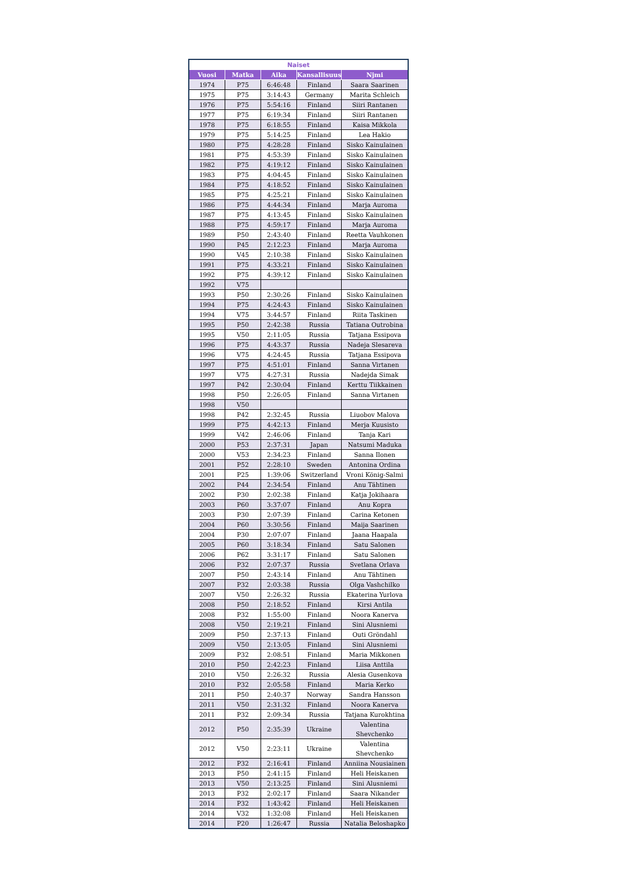| Naiset | | | | |
| --- | --- | --- | --- | --- |
| Vuosi | Matka | Aika | Kansallisuus | Njmi |
| 1974 | P75 | 6:46:48 | Finland | Saara Saarinen |
| 1975 | P75 | 3:14:43 | Germany | Marita Schleich |
| 1976 | P75 | 5:54:16 | Finland | Siiri Rantanen |
| 1977 | P75 | 6:19:34 | Finland | Siiri Rantanen |
| 1978 | P75 | 6:18:55 | Finland | Kaisa Mikkola |
| 1979 | P75 | 5:14:25 | Finland | Lea Hakio |
| 1980 | P75 | 4:28:28 | Finland | Sisko Kainulainen |
| 1981 | P75 | 4:53:39 | Finland | Sisko Kainulainen |
| 1982 | P75 | 4:19:12 | Finland | Sisko Kainulainen |
| 1983 | P75 | 4:04:45 | Finland | Sisko Kainulainen |
| 1984 | P75 | 4:18:52 | Finland | Sisko Kainulainen |
| 1985 | P75 | 4:25:21 | Finland | Sisko Kainulainen |
| 1986 | P75 | 4:44:34 | Finland | Marja Auroma |
| 1987 | P75 | 4:13:45 | Finland | Sisko Kainulainen |
| 1988 | P75 | 4:59:17 | Finland | Marja Auroma |
| 1989 | P50 | 2:43:40 | Finland | Reetta Vauhkonen |
| 1990 | P45 | 2:12:23 | Finland | Marja Auroma |
| 1990 | V45 | 2:10:38 | Finland | Sisko Kainulainen |
| 1991 | P75 | 4:33:21 | Finland | Sisko Kainulainen |
| 1992 | P75 | 4:39:12 | Finland | Sisko Kainulainen |
| 1992 | V75 | | | |
| 1993 | P50 | 2:30:26 | Finland | Sisko Kainulainen |
| 1994 | P75 | 4:24:43 | Finland | Sisko Kainulainen |
| 1994 | V75 | 3:44:57 | Finland | Riita Taskinen |
| 1995 | P50 | 2:42:38 | Russia | Tatiana Outrobina |
| 1995 | V50 | 2:11:05 | Russia | Tatjana Essipova |
| 1996 | P75 | 4:43:37 | Russia | Nadeja Slesareva |
| 1996 | V75 | 4:24:45 | Russia | Tatjana Essipova |
| 1997 | P75 | 4:51:01 | Finland | Sanna Virtanen |
| 1997 | V75 | 4:27:31 | Russia | Nadejda Simak |
| 1997 | P42 | 2:30:04 | Finland | Kerttu Tiikkainen |
| 1998 | P50 | 2:26:05 | Finland | Sanna Virtanen |
| 1998 | V50 | | | |
| 1998 | P42 | 2:32:45 | Russia | Liuobov Malova |
| 1999 | P75 | 4:42:13 | Finland | Merja Kuusisto |
| 1999 | V42 | 2:46:06 | Finland | Tanja Kari |
| 2000 | P53 | 2:37:31 | Japan | Natsumi Maduka |
| 2000 | V53 | 2:34:23 | Finland | Sanna Ilonen |
| 2001 | P52 | 2:28:10 | Sweden | Antonina Ordina |
| 2001 | P25 | 1:39:06 | Switzerland | Vroni König-Salmi |
| 2002 | P44 | 2:34:54 | Finland | Anu Tähtinen |
| 2002 | P30 | 2:02:38 | Finland | Katja Jokihaara |
| 2003 | P60 | 3:37:07 | Finland | Anu Kopra |
| 2003 | P30 | 2:07:39 | Finland | Carina Ketonen |
| 2004 | P60 | 3:30:56 | Finland | Maija Saarinen |
| 2004 | P30 | 2:07:07 | Finland | Jaana Haapala |
| 2005 | P60 | 3:18:34 | Finland | Satu Salonen |
| 2006 | P62 | 3:31:17 | Finland | Satu Salonen |
| 2006 | P32 | 2:07:37 | Russia | Svetlana Orlava |
| 2007 | P50 | 2:43:14 | Finland | Anu Tähtinen |
| 2007 | P32 | 2:03:38 | Russia | Olga Vashchilko |
| 2007 | V50 | 2:26:32 | Russia | Ekaterina Yurlova |
| 2008 | P50 | 2:18:52 | Finland | Kirsi Antila |
| 2008 | P32 | 1:55:00 | Finland | Noora Kanerva |
| 2008 | V50 | 2:19:21 | Finland | Sini Alusniemi |
| 2009 | P50 | 2:37:13 | Finland | Outi Gröndahl |
| 2009 | V50 | 2:13:05 | Finland | Sini Alusniemi |
| 2009 | P32 | 2:08:51 | Finland | Maria Mikkonen |
| 2010 | P50 | 2:42:23 | Finland | Liisa Anttila |
| 2010 | V50 | 2:26:32 | Russia | Alesia Gusenkova |
| 2010 | P32 | 2:05:58 | Finland | Maria Kerko |
| 2011 | P50 | 2:40:37 | Norway | Sandra Hansson |
| 2011 | V50 | 2:31:32 | Finland | Noora Kanerva |
| 2011 | P32 | 2:09:34 | Russia | Tatjana Kurokhtina |
| 2012 | P50 | 2:35:39 | Ukraine | Valentina Shevchenko |
| 2012 | V50 | 2:23:11 | Ukraine | Valentina Shevchenko |
| 2012 | P32 | 2:16:41 | Finland | Anniina Nousiainen |
| 2013 | P50 | 2:41:15 | Finland | Heli Heiskanen |
| 2013 | V50 | 2:13:25 | Finland | Sini Alusniemi |
| 2013 | P32 | 2:02:17 | Finland | Saara Nikander |
| 2014 | P32 | 1:43:42 | Finland | Heli Heiskanen |
| 2014 | V32 | 1:32:08 | Finland | Heli Heiskanen |
| 2014 | P20 | 1:26:47 | Russia | Natalia Beloshapko |